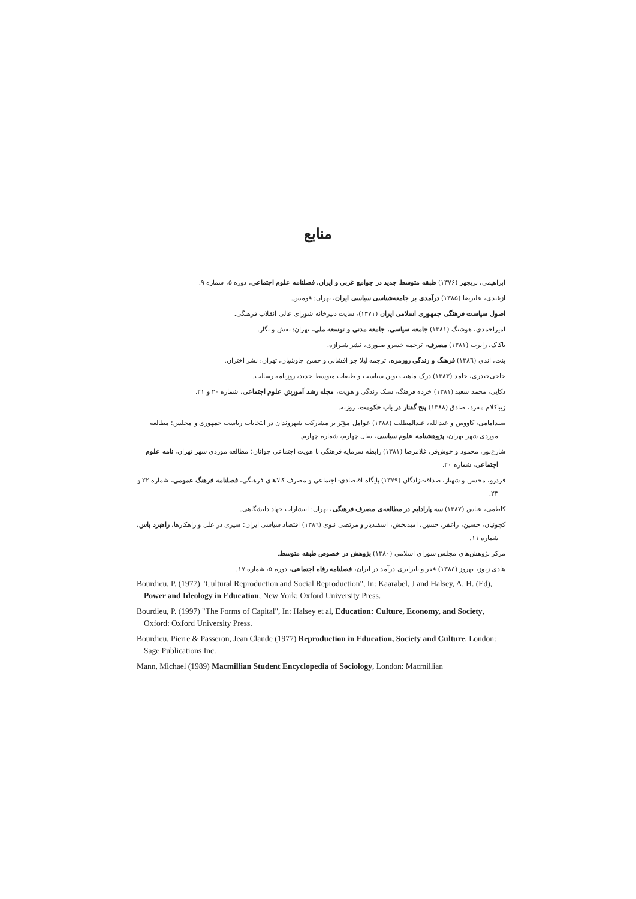منابع
ابراهیمی، پریچهر (۱۳۷۶) طبقه متوسط جدید در جوامع غربی و ایران، فصلنامه علوم اجتماعی، دوره ۵، شماره ۹.
ازغندی، علیرضا (۱۳۸۵) درآمدی بر جامعه‌شناسی سیاسی ایران، تهران: قومس.
اصول سیاست فرهنگی جمهوری اسلامی ایران (۱۳۷۱)، سایت دبیرخانه شورای عالی انقلاب فرهنگی.
امیراحمدی، هوشنگ (۱۳۸۱) جامعه سیاسی، جامعه مدنی و توسعه ملی، تهران: نقش و نگار.
باکاک، رابرت (۱۳۸۱) مصرف، ترجمه خسرو صبوری، نشر شیرازه.
بنت، اندی (۱۳۸٦) فرهنگ و زندگی روزمره، ترجمه لیلا جو افشانی و حسن چاوشیان، تهران: نشر اختران.
حاجی‌حیدری، حامد (۱۳۸۳) درک ماهیت نوین سیاست و طبقات متوسط جدید، روزنامه رسالت.
ذکایی، محمد سعید (۱۳۸۱) خرده فرهنگ، سبک زندگی و هویت، مجله رشد آموزش علوم اجتماعی، شماره ۲۰ و ۲۱.
زیباکلام مفرد، صادق (۱۳۸۸) پنج گفتار در باب حکومت، روزنه.
سیدامامی، کاووس و عبدالله، عبدالمطلب (۱۳۸۸) عوامل مؤثر بر مشارکت شهروندان در انتخابات ریاست جمهوری و مجلس؛ مطالعه موردی شهر تهران، پژوهشنامه علوم سیاسی، سال چهارم، شماره چهارم.
شارع‌پور، محمود و خوش‌فر، غلامرضا (۱۳۸۱) رابطه سرمایه فرهنگی با هویت اجتماعی جوانان؛ مطالعه موردی شهر تهران، نامه علوم اجتماعی، شماره ۲۰.
فردرو، محسن و شهناز، صداقت‌زادگان (۱۳۷۹) پایگاه اقتصادی- اجتماعی و مصرف کالاهای فرهنگی، فصلنامه فرهنگ عمومی، شماره ۲۲ و ۲۳.
کاظمی، عباس (۱۳۸۷) سه پارادایم در مطالعه‌ی مصرف فرهنگی، تهران: انتشارات جهاد دانشگاهی.
کچوئیان، حسین، راغفر، حسین، امیدبخش، اسفندیار و مرتضی نبوی (۱۳۸٦) اقتصاد سیاسی ایران؛ سیری در علل و راهکارها، راهبرد یاس، شماره ۱۱.
مرکز پژوهش‌های مجلس شورای اسلامی (۱۳۸۰) پژوهش در خصوص طبقه متوسط.
هادی زنوز، بهروز (۱۳۸٤) فقر و نابرابری درآمد در ایران، فصلنامه رفاه اجتماعی، دوره ۵، شماره ۱۷.
Bourdieu, P. (1977) "Cultural Reproduction and Social Reproduction", In: Kaarabel, J and Halsey, A. H. (Ed), Power and Ideology in Education, New York: Oxford University Press.
Bourdieu, P. (1997) "The Forms of Capital", In: Halsey et al, Education: Culture, Economy, and Society, Oxford: Oxford University Press.
Bourdieu, Pierre & Passeron, Jean Claude (1977) Reproduction in Education, Society and Culture, London: Sage Publications Inc.
Mann, Michael (1989) Macmillian Student Encyclopedia of Sociology, London: Macmillian